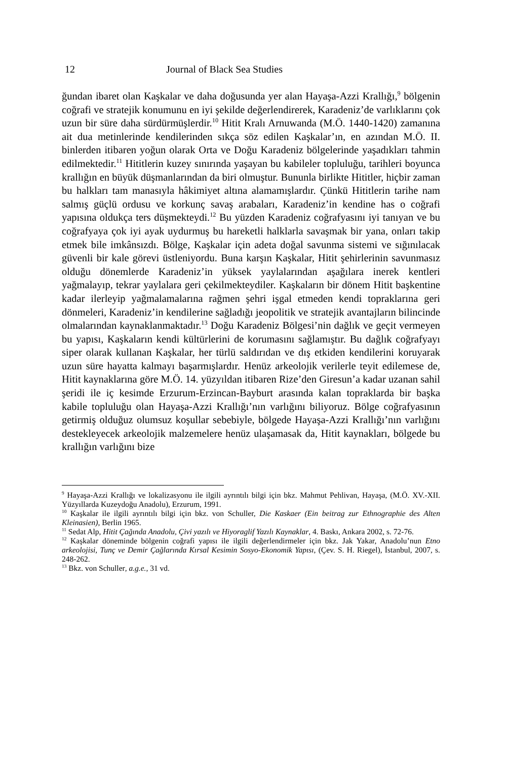12 Journal of Black Sea Studies
ğundan ibaret olan Kaşkalar ve daha doğusunda yer alan Hayaşa-Azzi Krallığı,<sup>9</sup> bölgenin coğrafi ve stratejik konumunu en iyi şekilde değerlen­direrek, Karadeniz’de varlıklarını çok uzun bir süre daha sürdürmüşlerdir.<sup>10</sup> Hitit Kralı Arnuwanda (M.Ö. 1440-1420) zamanına ait dua metinlerinde kendilerinden sıkça söz edilen Kaşkalar’ın, en azından M.Ö. II. binlerden itibaren yoğun olarak Orta ve Doğu Karadeniz bölgelerinde yaşadıkları tahmin edilmektedir.<sup>11</sup> Hititlerin kuzey sınırında yaşayan bu kabileler topluluğu, tarihleri boyunca krallığın en büyük düşmanlarından da biri olmuştur. Bununla birlikte Hititler, hiçbir zaman bu halkları tam manasıyla hâkimiyet altına alamamışlardır. Çünkü Hititlerin tarihe nam salmış güçlü ordusu ve korkunç savaş arabaları, Karadeniz’in kendine has o coğrafi yapısına oldukça ters düşmekteydi.<sup>12</sup> Bu yüzden Karadeniz coğrafyasını iyi tanıyan ve bu coğraf­yaya çok iyi ayak uydurmuş bu hareketli halklarla savaşmak bir yana, onları takip etmek bile imkânsızdı. Bölge, Kaşkalar için adeta doğal savunma sistemi ve sığınılacak güvenli bir kale görevi üstleniyordu. Buna karşın Kaşkalar, Hitit şehirlerinin savunmasız olduğu dönemlerde Karadeniz’in yüksek yaylalarından aşağılara inerek kentleri yağmalayıp, tekrar yaylalara geri çekilmekteydiler. Kaşkaların bir dönem Hitit başkentine kadar ilerleyip yağmalamalarına rağmen şehri işgal etmeden kendi topraklarına geri dönmeleri, Karadeniz’in kendilerine sağladığı jeopolitik ve stratejik avantaj­ların bilincinde olmalarından kaynaklanmaktadır.<sup>13</sup> Doğu Karadeniz Böl­gesi’nin dağlık ve geçit vermeyen bu yapısı, Kaşkaların kendi kültürlerini de korumasını sağlamıştır. Bu dağlık coğrafyayı siper olarak kullanan Kaşkalar, her türlü saldırıdan ve dış etkiden kendilerini koruyarak uzun süre hayatta kalmayı başarmışlardır. Henüz arkeolojik verilerle teyit edilemese de, Hitit kaynaklarına göre M.Ö. 14. yüzyıldan itibaren Rize’den Giresun’a kadar uzanan sahil şeridi ile iç kesimde Erzurum-Erzincan-Bayburt arasında kalan topraklarda bir başka kabile topluluğu olan Hayaşa-Azzi Krallığı’nın varlığını biliyoruz. Bölge coğrafyasının getirmiş olduğuz olumsuz koşullar sebebiyle, bölgede Hayaşa-Azzi Krallığı’nın varlığını destekleyecek arkeolojik malzeme­lere henüz ulaşamasak da, Hitit kaynakları, bölgede bu krallığın varlığını bize
<sup>9</sup> Hayaşa-Azzi Krallığı ve lokalizasyonu ile ilgili ayrıntılı bilgi için bkz. Mahmut Pehlivan, Hayaşa, (M.Ö. XV.-XII. Yüzyıllarda Kuzeydoğu Anadolu), Erzurum, 1991.
<sup>10</sup> Kaşkalar ile ilgili ayrıntılı bilgi için bkz. von Schuller, Die Kaskaer (Ein beitrag zur Ethnographie des Alten Kleinasien), Berlin 1965.
<sup>11</sup> Sedat Alp, Hitit Çağında Anadolu, Çivi yazılı ve Hiyoraglif Yazılı Kaynaklar, 4. Baskı, Ankara 2002, s. 72-76.
<sup>12</sup> Kaşkalar döneminde bölgenin coğrafi yapısı ile ilgili değerlendirmeler için bkz. Jak Yakar, Anadolu’nun Etno arkeolojisi, Tunç ve Demir Çağlarında Kırsal Kesimin Sosyo-Ekonomik Yapısı, (Çev. S. H. Riegel), İstanbul, 2007, s. 248-262.
<sup>13</sup> Bkz. von Schuller, a.g.e., 31 vd.